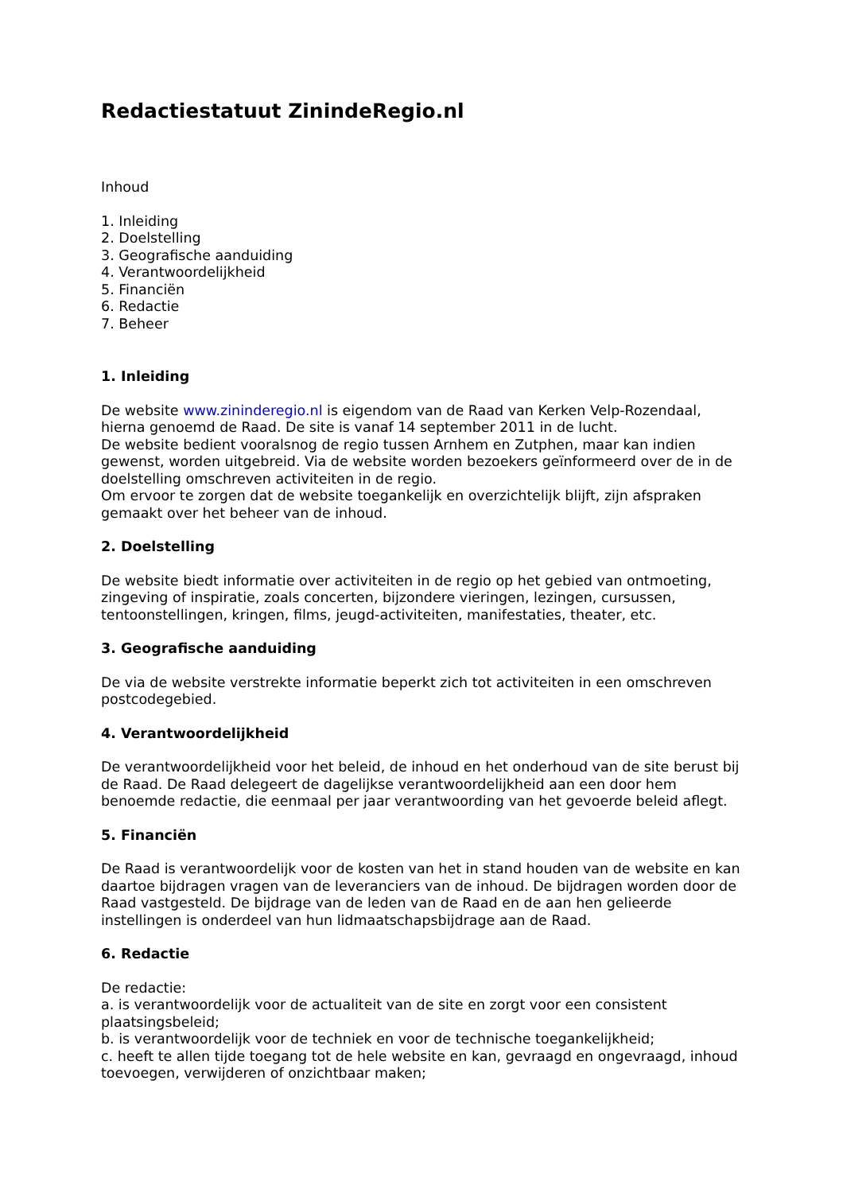Redactiestatuut ZinindeRegio.nl
Inhoud
1. Inleiding
2. Doelstelling
3. Geografische aanduiding
4. Verantwoordelijkheid
5. Financiën
6. Redactie
7. Beheer
1. Inleiding
De website www.zininderegio.nl is eigendom van de Raad van Kerken Velp-Rozendaal, hierna genoemd de Raad. De site is vanaf 14 september 2011 in de lucht.
De website bedient vooralsnog de regio tussen Arnhem en Zutphen, maar kan indien gewenst, worden uitgebreid. Via de website worden bezoekers geïnformeerd over de in de doelstelling omschreven activiteiten in de regio.
Om ervoor te zorgen dat de website toegankelijk en overzichtelijk blijft, zijn afspraken gemaakt over het beheer van de inhoud.
2. Doelstelling
De website biedt informatie over activiteiten in de regio op het gebied van ontmoeting, zingeving of inspiratie, zoals concerten, bijzondere vieringen, lezingen, cursussen, tentoonstellingen, kringen, films, jeugd-activiteiten, manifestaties, theater, etc.
3. Geografische aanduiding
De via de website verstrekte informatie beperkt zich tot activiteiten in een omschreven postcodegebied.
4. Verantwoordelijkheid
De verantwoordelijkheid voor het beleid, de inhoud en het onderhoud van de site berust bij de Raad. De Raad delegeert de dagelijkse verantwoordelijkheid aan een door hem benoemde redactie, die eenmaal per jaar verantwoording van het gevoerde beleid aflegt.
5. Financiën
De Raad is verantwoordelijk voor de kosten van het in stand houden van de website en kan daartoe bijdragen vragen van de leveranciers van de inhoud. De bijdragen worden door de Raad vastgesteld. De bijdrage van de leden van de Raad en de aan hen gelieerde instellingen is onderdeel van hun lidmaatschapsbijdrage aan de Raad.
6. Redactie
De redactie:
a. is verantwoordelijk voor de actualiteit van de site en zorgt voor een consistent plaatsingsbeleid;
b. is verantwoordelijk voor de techniek en voor de technische toegankelijkheid;
c. heeft te allen tijde toegang tot de hele website en kan, gevraagd en ongevraagd, inhoud toevoegen, verwijderen of onzichtbaar maken;